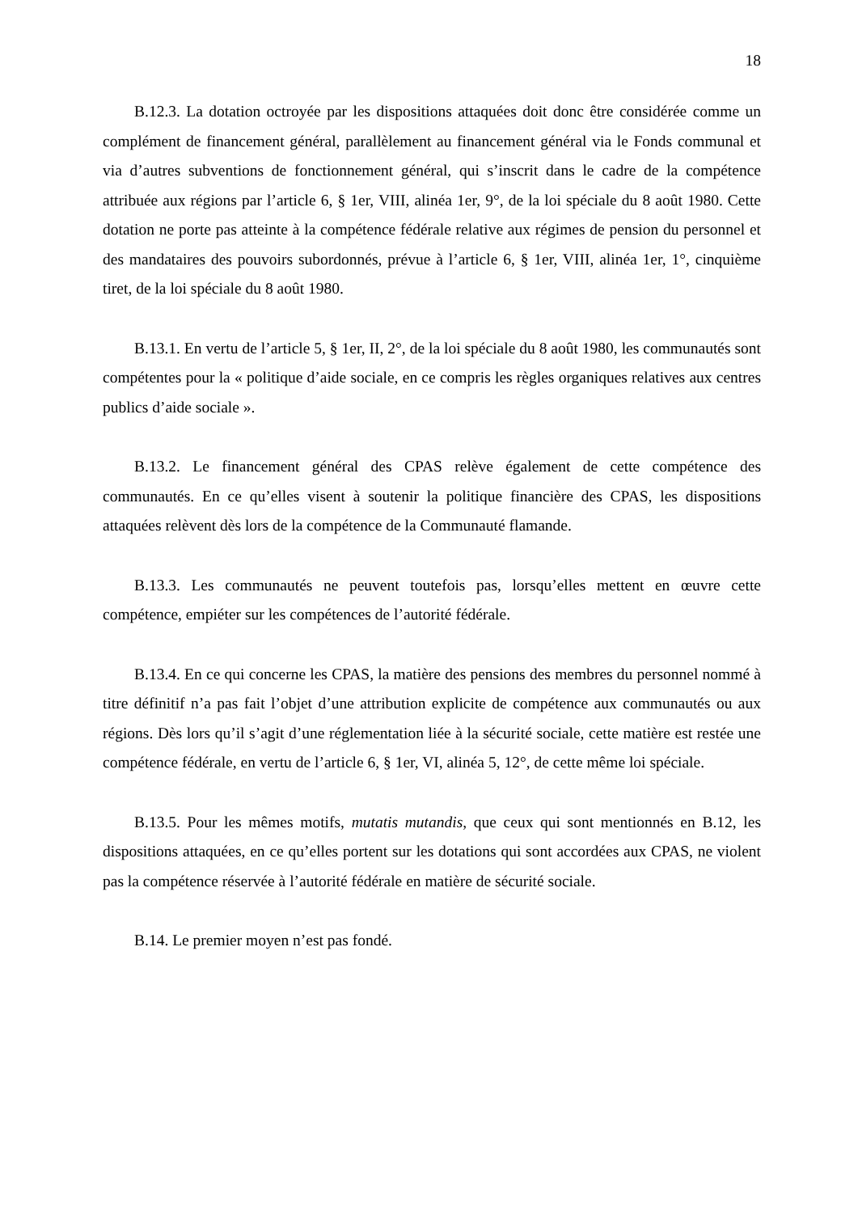18
B.12.3. La dotation octroyée par les dispositions attaquées doit donc être considérée comme un complément de financement général, parallèlement au financement général via le Fonds communal et via d’autres subventions de fonctionnement général, qui s’inscrit dans le cadre de la compétence attribuée aux régions par l’article 6, § 1er, VIII, alinéa 1er, 9°, de la loi spéciale du 8 août 1980. Cette dotation ne porte pas atteinte à la compétence fédérale relative aux régimes de pension du personnel et des mandataires des pouvoirs subordonnés, prévue à l’article 6, § 1er, VIII, alinéa 1er, 1°, cinquième tiret, de la loi spéciale du 8 août 1980.
B.13.1. En vertu de l’article 5, § 1er, II, 2°, de la loi spéciale du 8 août 1980, les communautés sont compétentes pour la « politique d’aide sociale, en ce compris les règles organiques relatives aux centres publics d’aide sociale ».
B.13.2. Le financement général des CPAS relève également de cette compétence des communautés. En ce qu’elles visent à soutenir la politique financière des CPAS, les dispositions attaquées relèvent dès lors de la compétence de la Communauté flamande.
B.13.3. Les communautés ne peuvent toutefois pas, lorsqu’elles mettent en œuvre cette compétence, empiéter sur les compétences de l’autorité fédérale.
B.13.4. En ce qui concerne les CPAS, la matière des pensions des membres du personnel nommé à titre définitif n’a pas fait l’objet d’une attribution explicite de compétence aux communautés ou aux régions. Dès lors qu’il s’agit d’une réglementation liée à la sécurité sociale, cette matière est restée une compétence fédérale, en vertu de l’article 6, § 1er, VI, alinéa 5, 12°, de cette même loi spéciale.
B.13.5. Pour les mêmes motifs, mutatis mutandis, que ceux qui sont mentionnés en B.12, les dispositions attaquées, en ce qu’elles portent sur les dotations qui sont accordées aux CPAS, ne violent pas la compétence réservée à l’autorité fédérale en matière de sécurité sociale.
B.14. Le premier moyen n’est pas fondé.